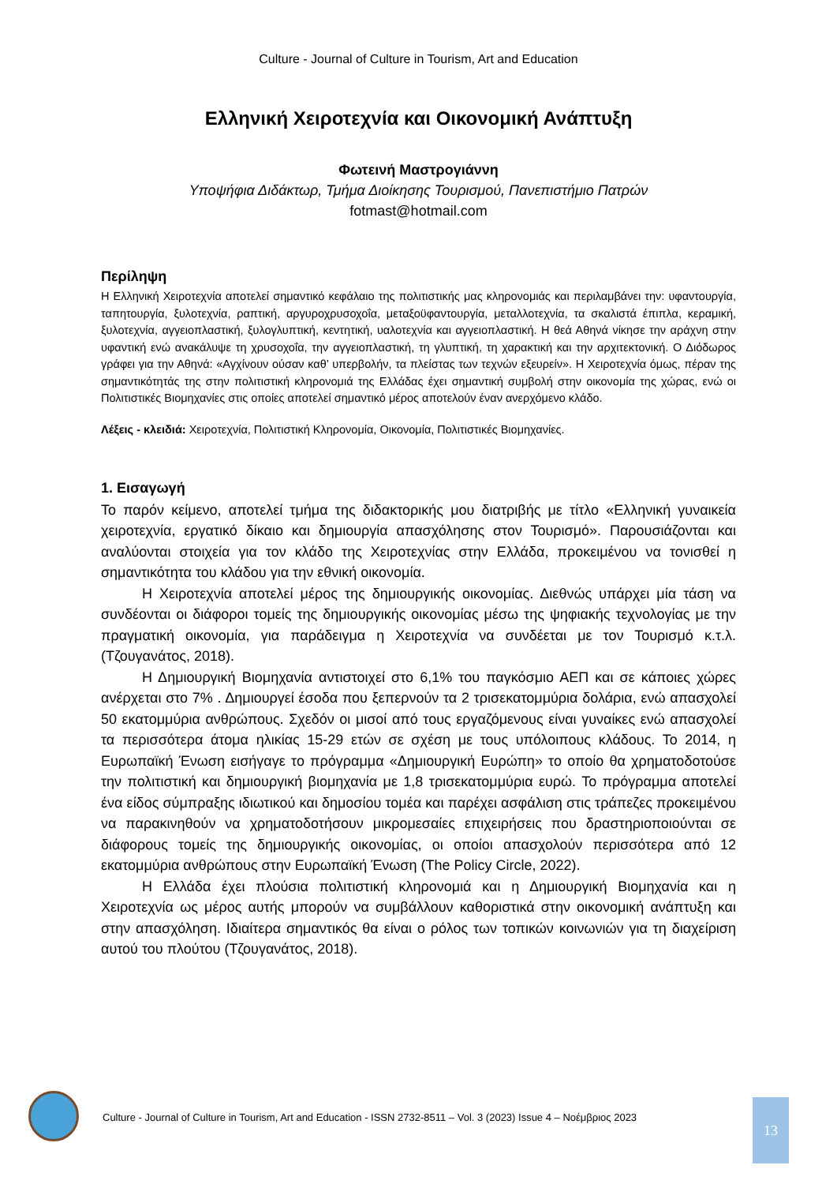Culture - Journal of Culture in Tourism, Art and Education
Ελληνική Χειροτεχνία και Οικονομική Ανάπτυξη
Φωτεινή Μαστρογιάννη
Υποψήφια Διδάκτωρ, Τμήμα Διοίκησης Τουρισμού, Πανεπιστήμιο Πατρών
fotmast@hotmail.com
Περίληψη
Η Ελληνική Χειροτεχνία αποτελεί σημαντικό κεφάλαιο της πολιτιστικής μας κληρονομιάς και περιλαμβάνει την: υφαντουργία, ταπητουργία, ξυλοτεχνία, ραπτική, αργυροχρυσοχοΐα, μεταξοϋφαντουργία, μεταλλοτεχνία, τα σκαλιστά έπιπλα, κεραμική, ξυλοτεχνία, αγγειοπλαστική, ξυλογλυπτική, κεντητική, υαλοτεχνία και αγγειοπλαστική. Η θεά Αθηνά νίκησε την αράχνη στην υφαντική ενώ ανακάλυψε τη χρυσοχοΐα, την αγγειοπλαστική, τη γλυπτική, τη χαρακτική και την αρχιτεκτονική. Ο Διόδωρος γράφει για την Αθηνά: «Αγχίνουν ούσαν καθ’ υπερβολήν, τα πλείστας των τεχνών εξευρείν». Η Χειροτεχνία όμως, πέραν της σημαντικότητάς της στην πολιτιστική κληρονομιά της Ελλάδας έχει σημαντική συμβολή στην οικονομία της χώρας, ενώ οι Πολιτιστικές Βιομηχανίες στις οποίες αποτελεί σημαντικό μέρος αποτελούν έναν ανερχόμενο κλάδο.
Λέξεις - κλειδιά: Χειροτεχνία, Πολιτιστική Κληρονομία, Οικονομία, Πολιτιστικές Βιομηχανίες.
1. Εισαγωγή
Το παρόν κείμενο, αποτελεί τμήμα της διδακτορικής μου διατριβής με τίτλο «Ελληνική γυναικεία χειροτεχνία, εργατικό δίκαιο και δημιουργία απασχόλησης στον Τουρισμό». Παρουσιάζονται και αναλύονται στοιχεία για τον κλάδο της Χειροτεχνίας στην Ελλάδα, προκειμένου να τονισθεί η σημαντικότητα του κλάδου για την εθνική οικονομία.
Η Χειροτεχνία αποτελεί μέρος της δημιουργικής οικονομίας. Διεθνώς υπάρχει μία τάση να συνδέονται οι διάφοροι τομείς της δημιουργικής οικονομίας μέσω της ψηφιακής τεχνολογίας με την πραγματική οικονομία, για παράδειγμα η Χειροτεχνία να συνδέεται με τον Τουρισμό κ.τ.λ. (Τζουγανάτος, 2018).
Η Δημιουργική Βιομηχανία αντιστοιχεί στο 6,1% του παγκόσμιο ΑΕΠ και σε κάποιες χώρες ανέρχεται στο 7% . Δημιουργεί έσοδα που ξεπερνούν τα 2 τρισεκατομμύρια δολάρια, ενώ απασχολεί 50 εκατομμύρια ανθρώπους. Σχεδόν οι μισοί από τους εργαζόμενους είναι γυναίκες ενώ απασχολεί τα περισσότερα άτομα ηλικίας 15-29 ετών σε σχέση με τους υπόλοιπους κλάδους. Το 2014, η Ευρωπαϊκή Ένωση εισήγαγε το πρόγραμμα «Δημιουργική Ευρώπη» το οποίο θα χρηματοδοτούσε την πολιτιστική και δημιουργική βιομηχανία με 1,8 τρισεκατομμύρια ευρώ. Το πρόγραμμα αποτελεί ένα είδος σύμπραξης ιδιωτικού και δημοσίου τομέα και παρέχει ασφάλιση στις τράπεζες προκειμένου να παρακινηθούν να χρηματοδοτήσουν μικρομεσαίες επιχειρήσεις που δραστηριοποιούνται σε διάφορους τομείς της δημιουργικής οικονομίας, οι οποίοι απασχολούν περισσότερα από 12 εκατομμύρια ανθρώπους στην Ευρωπαϊκή Ένωση (The Policy Circle, 2022).
Η Ελλάδα έχει πλούσια πολιτιστική κληρονομιά και η Δημιουργική Βιομηχανία και η Χειροτεχνία ως μέρος αυτής μπορούν να συμβάλλουν καθοριστικά στην οικονομική ανάπτυξη και στην απασχόληση. Ιδιαίτερα σημαντικός θα είναι ο ρόλος των τοπικών κοινωνιών για τη διαχείριση αυτού του πλούτου (Τζουγανάτος, 2018).
Culture - Journal of Culture in Tourism, Art and Education - ISSN 2732-8511 – Vol. 3 (2023) Issue 4 – Νοέμβριος 2023
13